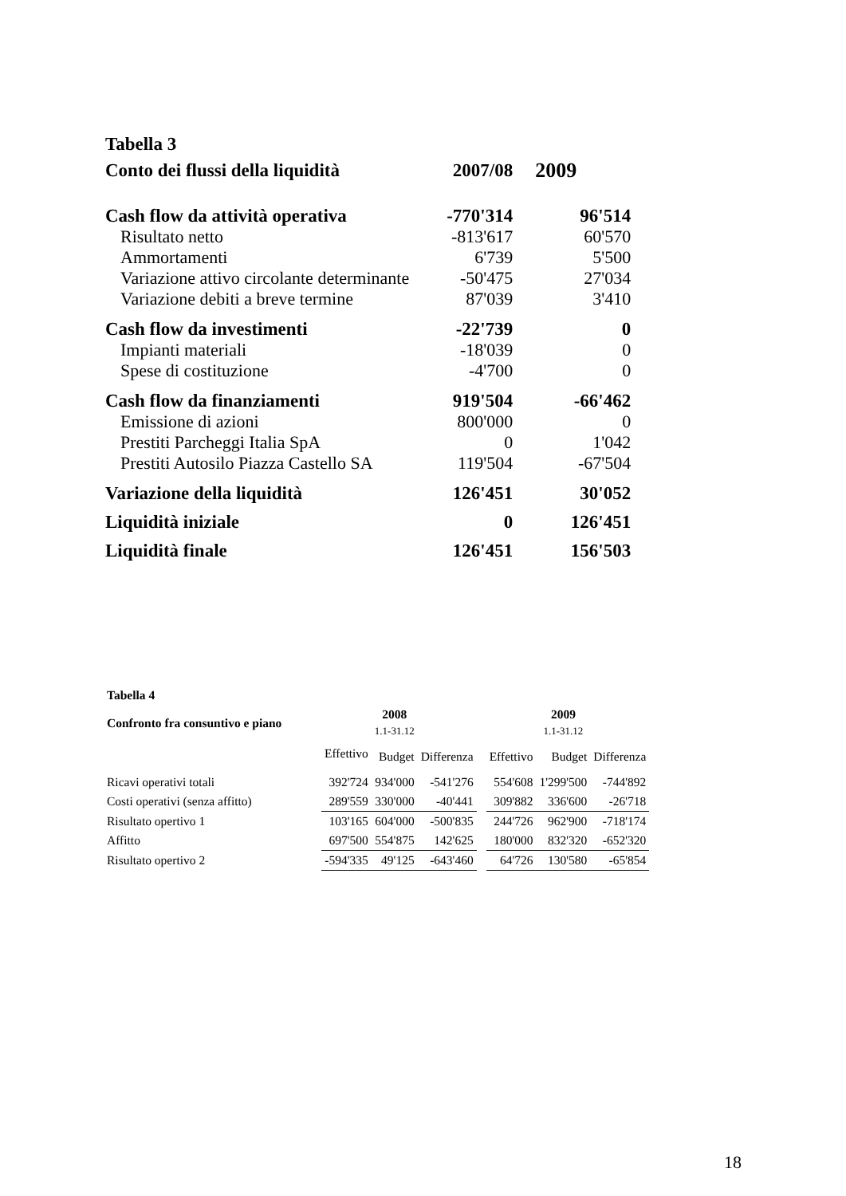| Tabella 3 | | |
| Conto dei flussi della liquidità | 2007/08 | 2009 |
| Cash flow da attività operativa | -770'314 | 96'514 |
| Risultato netto | -813'617 | 60'570 |
| Ammortamenti | 6'739 | 5'500 |
| Variazione attivo circolante determinante | -50'475 | 27'034 |
| Variazione debiti a breve termine | 87'039 | 3'410 |
| Cash flow da investimenti | -22'739 | 0 |
| Impianti materiali | -18'039 | 0 |
| Spese di costituzione | -4'700 | 0 |
| Cash flow da finanziamenti | 919'504 | -66'462 |
| Emissione di azioni | 800'000 | 0 |
| Prestiti Parcheggi Italia SpA | 0 | 1'042 |
| Prestiti Autosilo Piazza Castello SA | 119'504 | -67'504 |
| Variazione della liquidità | 126'451 | 30'052 |
| Liquidità iniziale | 0 | 126'451 |
| Liquidità finale | 126'451 | 156'503 |
| Tabella 4 | | | | | | | |
| Confronto fra consuntivo e piano | | 2008 1.1-31.12 | | | | 2009 1.1-31.12 | |
| | Effettivo | Budget | Differenza | | Effettivo | Budget | Differenza |
| Ricavi operativi totali | 392'724 | 934'000 | -541'276 | | 554'608 | 1'299'500 | -744'892 |
| Costi operativi (senza affitto) | 289'559 | 330'000 | -40'441 | | 309'882 | 336'600 | -26'718 |
| Risultato opertivo 1 | 103'165 | 604'000 | -500'835 | | 244'726 | 962'900 | -718'174 |
| Affitto | 697'500 | 554'875 | 142'625 | | 180'000 | 832'320 | -652'320 |
| Risultato opertivo 2 | -594'335 | 49'125 | -643'460 | | 64'726 | 130'580 | -65'854 |
18